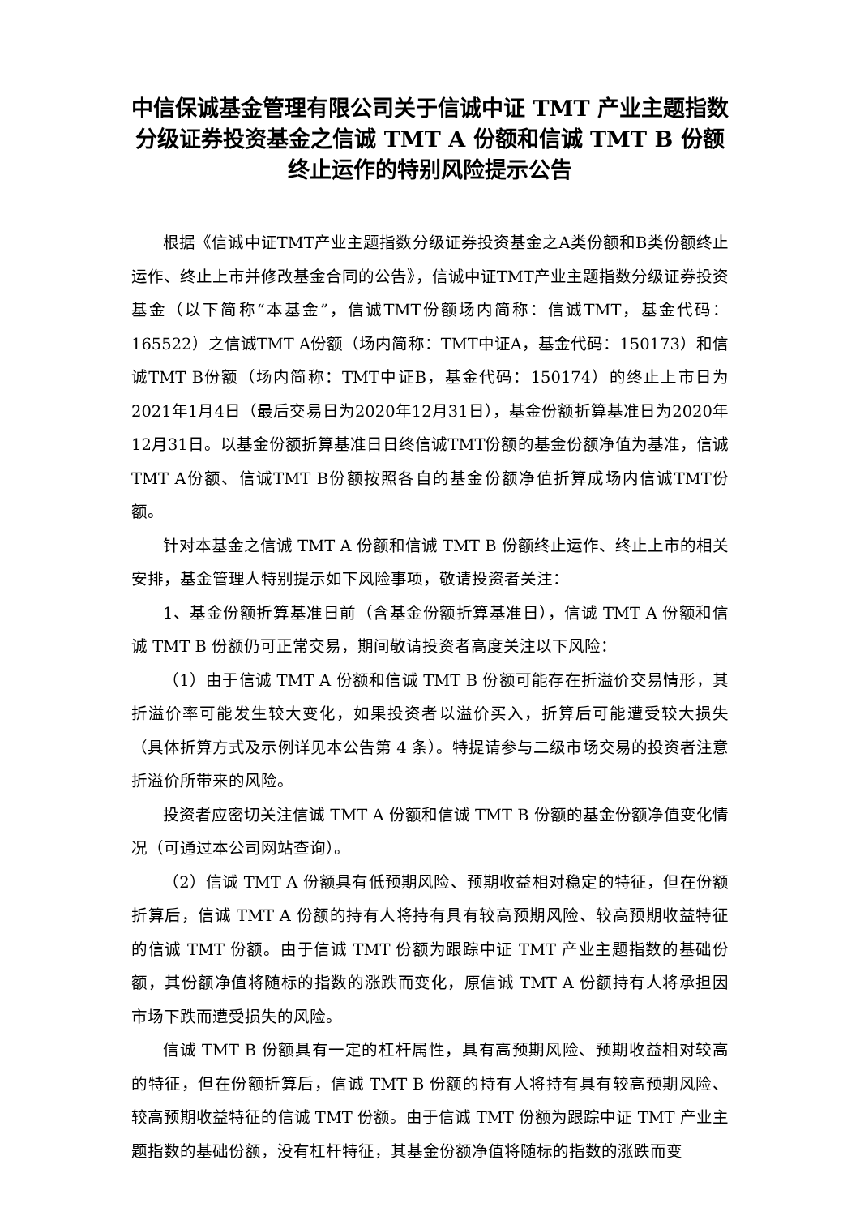中信保诚基金管理有限公司关于信诚中证 TMT 产业主题指数分级证券投资基金之信诚 TMT A 份额和信诚 TMT B 份额终止运作的特别风险提示公告
根据《信诚中证TMT产业主题指数分级证券投资基金之A类份额和B类份额终止运作、终止上市并修改基金合同的公告》，信诚中证TMT产业主题指数分级证券投资基金（以下简称“本基金”，信诚TMT份额场内简称：信诚TMT，基金代码：165522）之信诚TMT A份额（场内简称：TMT中证A，基金代码：150173）和信诚TMT B份额（场内简称：TMT中证B，基金代码：150174）的终止上市日为2021年1月4日（最后交易日为2020年12月31日），基金份额折算基准日为2020年12月31日。以基金份额折算基准日日终信诚TMT份额的基金份额净值为基准，信诚TMT A份额、信诚TMT B份额按照各自的基金份额净值折算成场内信诚TMT份额。
针对本基金之信诚 TMT A 份额和信诚 TMT B 份额终止运作、终止上市的相关安排，基金管理人特别提示如下风险事项，敬请投资者关注：
1、基金份额折算基准日前（含基金份额折算基准日），信诚 TMT A 份额和信诚 TMT B 份额仍可正常交易，期间敬请投资者高度关注以下风险：
（1）由于信诚 TMT A 份额和信诚 TMT B 份额可能存在折溢价交易情形，其折溢价率可能发生较大变化，如果投资者以溢价买入，折算后可能遭受较大损失（具体折算方式及示例详见本公告第 4 条）。特提请参与二级市场交易的投资者注意折溢价所带来的风险。
投资者应密切关注信诚 TMT A 份额和信诚 TMT B 份额的基金份额净值变化情况（可通过本公司网站查询）。
（2）信诚 TMT A 份额具有低预期风险、预期收益相对稳定的特征，但在份额折算后，信诚 TMT A 份额的持有人将持有具有较高预期风险、较高预期收益特征的信诚 TMT 份额。由于信诚 TMT 份额为跟踪中证 TMT 产业主题指数的基础份额，其份额净值将随标的指数的涨跌而变化，原信诚 TMT A 份额持有人将承担因市场下跌而遭受损失的风险。
信诚 TMT B 份额具有一定的杠杆属性，具有高预期风险、预期收益相对较高的特征，但在份额折算后，信诚 TMT B 份额的持有人将持有具有较高预期风险、较高预期收益特征的信诚 TMT 份额。由于信诚 TMT 份额为跟踪中证 TMT 产业主题指数的基础份额，没有杠杆特征，其基金份额净值将随标的指数的涨跌而变